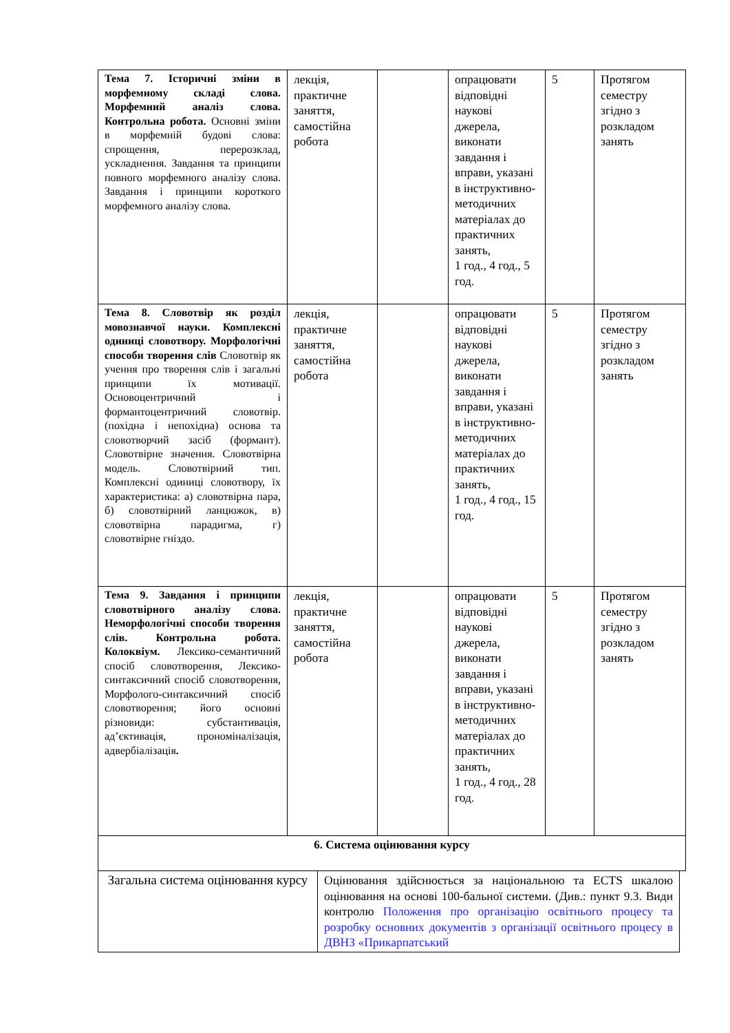| Тема 7. Історичні зміни в морфемному складі слова. Морфемний аналіз слова. Контрольна робота. Основні зміни в морфемній будові слова: спрощення, перерозклад, ускладнення. Завдання та принципи повного морфемного аналізу слова. Завдання і принципи короткого морфемного аналізу слова. | лекція, практичне заняття, самостійна робота | | опрацювати відповідні наукові джерела, виконати завдання і вправи, указані в інструктивно-методичних матеріалах до практичних занять, 1 год., 4 год., 5 год. | 5 | Протягом семестру згідно з розкладом занять |
| Тема 8. Словотвір як розділ мовознавчої науки. Комплексні одиниці словотвору. Морфологічні способи творення слів Словотвір як учення про творення слів і загальні принципи їх мотивації. Основоцентричний і формантоцентричний словотвір. (похідна і непохідна) основа та словотворчий засіб (формант). Словотвірне значення. Словотвірна модель. Словотвірний тип. Комплексні одиниці словотвору, їх характеристика: а) словотвірна пара, б) словотвірний ланцюжок, в) словотвірна парадигма, г) словотвірне гніздо. | лекція, практичне заняття, самостійна робота | | опрацювати відповідні наукові джерела, виконати завдання і вправи, указані в інструктивно-методичних матеріалах до практичних занять, 1 год., 4 год., 15 год. | 5 | Протягом семестру згідно з розкладом занять |
| Тема 9. Завдання і принципи словотвірного аналізу слова. Неморфологічні способи творення слів. Контрольна робота. Колоквіум. Лексико-семантичний спосіб словотворення, Лексико-синтаксичний спосіб словотворення, Морфолого-синтаксичний спосіб словотворення; його основні різновиди: субстантивація, ад’єктивація, прономіналізація, адвербіалізація . | лекція, практичне заняття, самостійна робота | | опрацювати відповідні наукові джерела, виконати завдання і вправи, указані в інструктивно-методичних матеріалах до практичних занять, 1 год., 4 год., 28 год. | 5 | Протягом семестру згідно з розкладом занять |
| 6. Система оцінювання курсу | | | | | |
| Загальна система оцінювання курсу | Оцінювання здійснюється за національною та ECTS шкалою оцінювання на основі 100-бальної системи. (Див.: пункт 9.3. Види контролю Положення про організацію освітнього процесу та розробку основних документів з організації освітнього процесу в ДВНЗ «Прикарпатський |